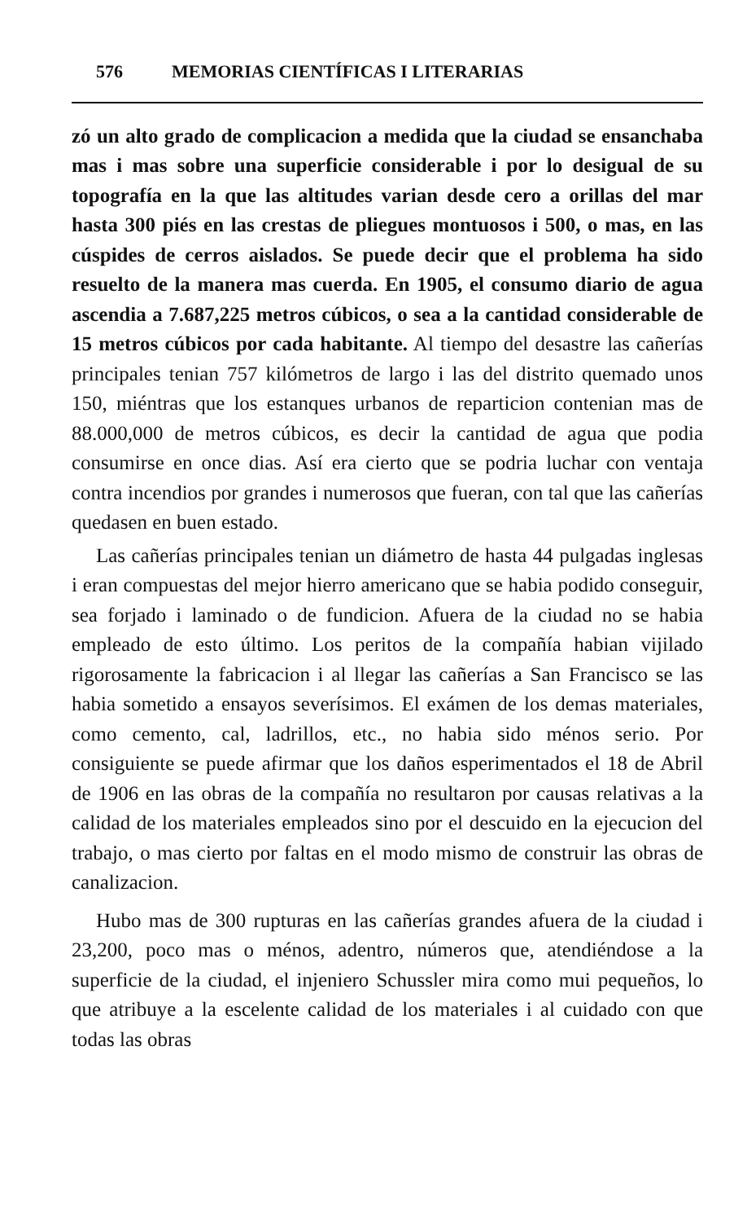576 MEMORIAS CIENTÍFICAS I LITERARIAS
zó un alto grado de complicacion a medida que la ciudad se ensanchaba mas i mas sobre una superficie considerable i por lo desigual de su topografía en la que las altitudes varian desde cero a orillas del mar hasta 300 piés en las crestas de pliegues montuosos i 500, o mas, en las cúspides de cerros aislados. Se puede decir que el problema ha sido resuelto de la manera mas cuerda. En 1905, el consumo diario de agua ascendia a 7.687,225 metros cúbicos, o sea a la cantidad considerable de 15 metros cúbicos por cada habitante. Al tiempo del desastre las cañerías principales tenian 757 kilómetros de largo i las del distrito quemado unos 150, miéntras que los estanques urbanos de reparticion contenian mas de 88.000,000 de metros cúbicos, es decir la cantidad de agua que podia consumirse en once dias. Así era cierto que se podria luchar con ventaja contra incendios por grandes i numerosos que fueran, con tal que las cañerías quedasen en buen estado.
Las cañerías principales tenian un diámetro de hasta 44 pulgadas inglesas i eran compuestas del mejor hierro americano que se habia podido conseguir, sea forjado i laminado o de fundicion. Afuera de la ciudad no se habia empleado de esto último. Los peritos de la compañía habian vijilado rigorosamente la fabricacion i al llegar las cañerías a San Francisco se las habia sometido a ensayos severísimos. El exámen de los demas materiales, como cemento, cal, ladrillos, etc., no habia sido ménos serio. Por consiguiente se puede afirmar que los daños esperimentados el 18 de Abril de 1906 en las obras de la compañía no resultaron por causas relativas a la calidad de los materiales empleados sino por el descuido en la ejecucion del trabajo, o mas cierto por faltas en el modo mismo de construir las obras de canalizacion.
Hubo mas de 300 rupturas en las cañerías grandes afuera de la ciudad i 23,200, poco mas o ménos, adentro, números que, atendiéndose a la superficie de la ciudad, el injeniero Schussler mira como mui pequeños, lo que atribuye a la escelente calidad de los materiales i al cuidado con que todas las obras